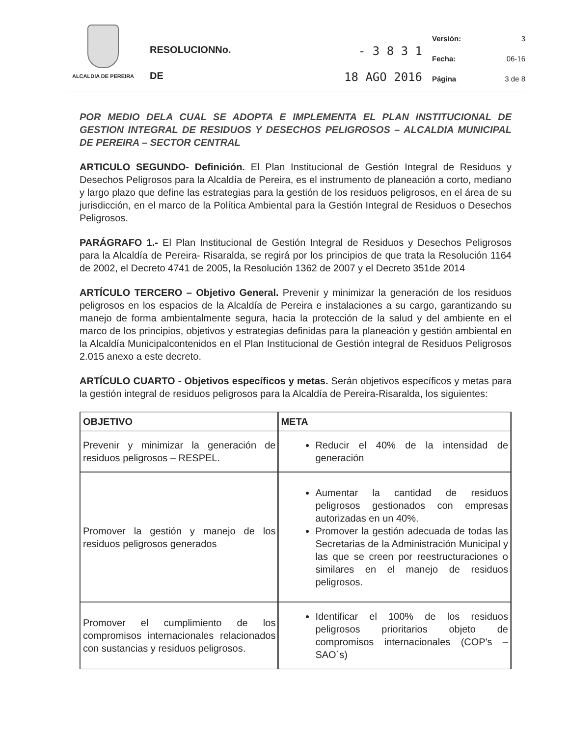ALCALDIA DE PEREIRA
RESOLUCIONNo. - 3 8 3 1
DE 18 AGO 2016
Versión: 3
Fecha: 06-16
Página 3 de 8
POR MEDIO DELA CUAL SE ADOPTA E IMPLEMENTA EL PLAN INSTITUCIONAL DE GESTION INTEGRAL DE RESIDUOS Y DESECHOS PELIGROSOS – ALCALDIA MUNICIPAL DE PEREIRA – SECTOR CENTRAL
ARTICULO SEGUNDO- Definición. El Plan Institucional de Gestión Integral de Residuos y Desechos Peligrosos para la Alcaldía de Pereira, es el instrumento de planeación a corto, mediano y largo plazo que define las estrategias para la gestión de los residuos peligrosos, en el área de su jurisdicción, en el marco de la Política Ambiental para la Gestión Integral de Residuos o Desechos Peligrosos.
PARÁGRAFO 1.- El Plan Institucional de Gestión Integral de Residuos y Desechos Peligrosos para la Alcaldía de Pereira- Risaralda, se regirá por los principios de que trata la Resolución 1164 de 2002, el Decreto 4741 de 2005, la Resolución 1362 de 2007 y el Decreto 351de 2014
ARTÍCULO TERCERO – Objetivo General. Prevenir y minimizar la generación de los residuos peligrosos en los espacios de la Alcaldía de Pereira e instalaciones a su cargo, garantizando su manejo de forma ambientalmente segura, hacia la protección de la salud y del ambiente en el marco de los principios, objetivos y estrategias definidas para la planeación y gestión ambiental en la Alcaldía Municipalcontenidos en el Plan Institucional de Gestión integral de Residuos Peligrosos 2.015 anexo a este decreto.
ARTÍCULO CUARTO - Objetivos específicos y metas. Serán objetivos específicos y metas para la gestión integral de residuos peligrosos para la Alcaldía de Pereira-Risaralda, los siguientes:
| OBJETIVO | META |
| --- | --- |
| Prevenir y minimizar la generación de residuos peligrosos – RESPEL. | Reducir el 40% de la intensidad de generación |
| Promover la gestión y manejo de los residuos peligrosos generados | Aumentar la cantidad de residuos peligrosos gestionados con empresas autorizadas en un 40%. Promover la gestión adecuada de todas las Secretarias de la Administración Municipal y las que se creen por reestructuraciones o similares en el manejo de residuos peligrosos. |
| Promover el cumplimiento de los compromisos internacionales relacionados con sustancias y residuos peligrosos. | Identificar el 100% de los residuos peligrosos prioritarios objeto de compromisos internacionales (COP's – SAO´s) |